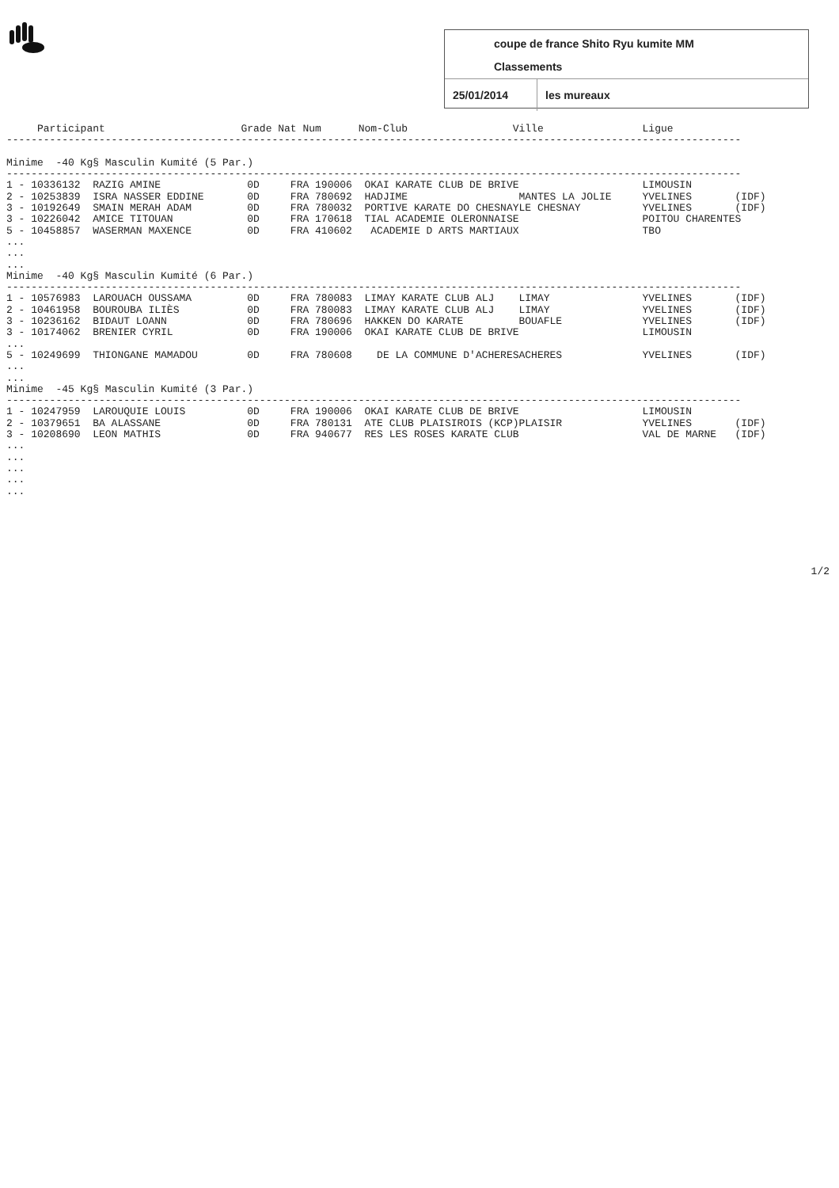coupe de france Shito Ryu kumite MM
Classements
25/01/2014
les mureaux
     Participant                      Grade Nat Num      Nom-Club                 Ville                Ligue
-----------------------------------------------------------------------------------------------------------------------

Minime  -40 Kg§ Masculin Kumité (5 Par.)
-----------------------------------------------------------------------------------------------------------------------
1 - 10336132  RAZIG AMINE              0D     FRA 190006  OKAI KARATE CLUB DE BRIVE                    LIMOUSIN
2 - 10253839  ISRA NASSER EDDINE       0D     FRA 780692  HADJIME                  MANTES LA JOLIE     YVELINES       (IDF)
3 - 10192649  SMAIN MERAH ADAM         0D     FRA 780032  PORTIVE KARATE DO CHESNAYLE CHESNAY          YVELINES       (IDF)
3 - 10226042  AMICE TITOUAN            0D     FRA 170618  TIAL ACADEMIE OLERONNAISE                    POITOU CHARENTES
5 - 10458857  WASERMAN MAXENCE         0D     FRA 410602   ACADEMIE D ARTS MARTIAUX                    TBO
...
...
...
Minime  -40 Kg§ Masculin Kumité (6 Par.)
-----------------------------------------------------------------------------------------------------------------------
1 - 10576983  LAROUACH OUSSAMA         0D     FRA 780083  LIMAY KARATE CLUB ALJ    LIMAY               YVELINES       (IDF)
2 - 10461958  BOUROUBA ILIÈS           0D     FRA 780083  LIMAY KARATE CLUB ALJ    LIMAY               YVELINES       (IDF)
3 - 10236162  BIDAUT LOANN             0D     FRA 780696  HAKKEN DO KARATE         BOUAFLE             YVELINES       (IDF)
3 - 10174062  BRENIER CYRIL            0D     FRA 190006  OKAI KARATE CLUB DE BRIVE                    LIMOUSIN
...
5 - 10249699  THIONGANE MAMADOU        0D     FRA 780608    DE LA COMMUNE D'ACHERESACHERES             YVELINES       (IDF)
...
...
Minime  -45 Kg§ Masculin Kumité (3 Par.)
-----------------------------------------------------------------------------------------------------------------------
1 - 10247959  LAROUQUIE LOUIS          0D     FRA 190006  OKAI KARATE CLUB DE BRIVE                    LIMOUSIN
2 - 10379651  BA ALASSANE              0D     FRA 780131  ATE CLUB PLAISIROIS (KCP)PLAISIR             YVELINES       (IDF)
3 - 10208690  LEON MATHIS              0D     FRA 940677  RES LES ROSES KARATE CLUB                    VAL DE MARNE   (IDF)
...
...
...
...
...
1/2